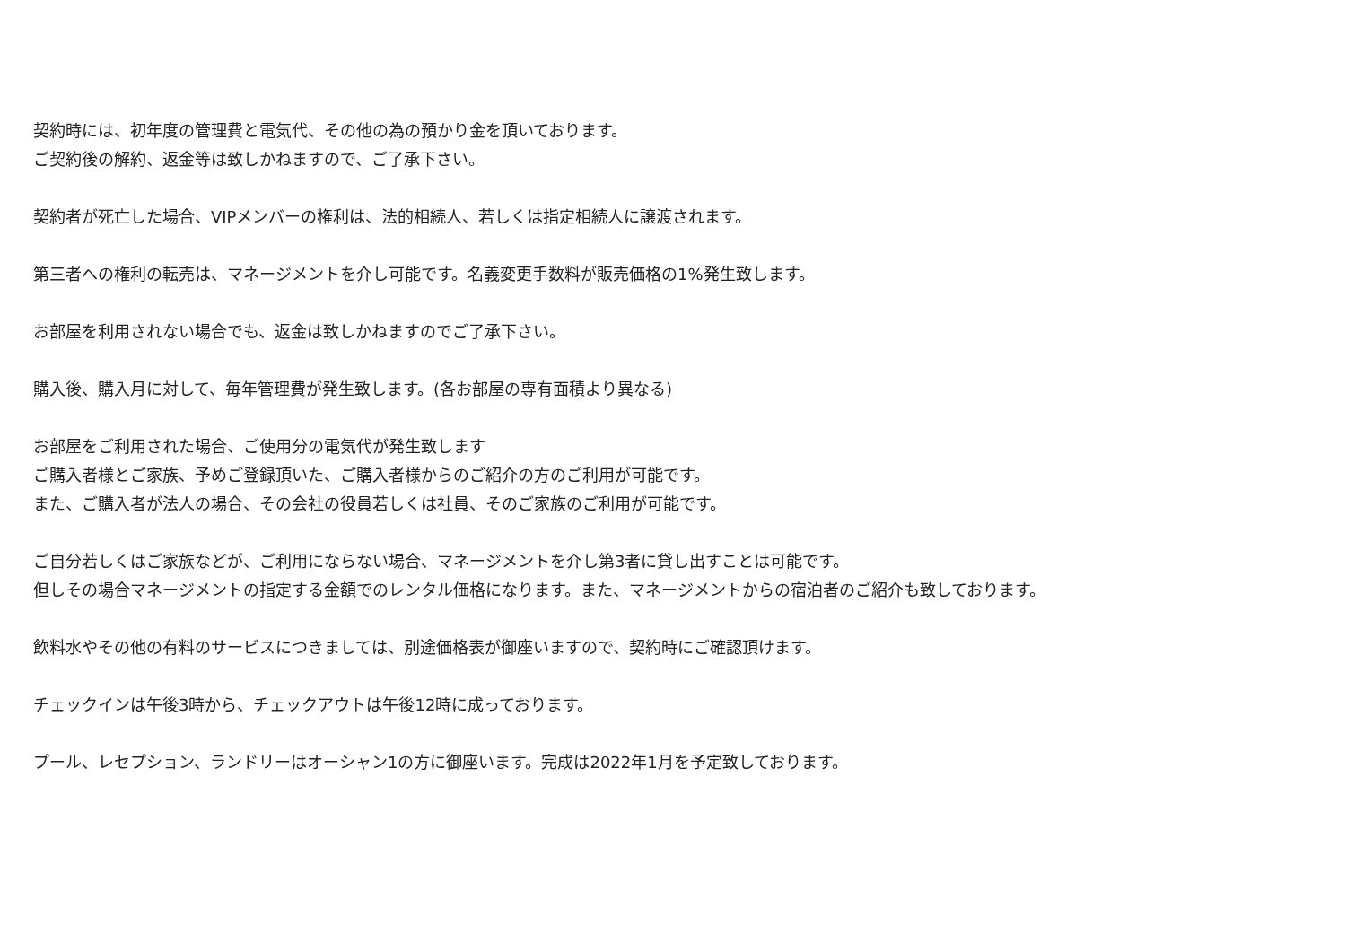契約時には、初年度の管理費と電気代、その他の為の預かり金を頂いております。
ご契約後の解約、返金等は致しかねますので、ご了承下さい。
契約者が死亡した場合、VIPメンバーの権利は、法的相続人、若しくは指定相続人に譲渡されます。
第三者への権利の転売は、マネージメントを介し可能です。名義変更手数料が販売価格の1%発生致します。
お部屋を利用されない場合でも、返金は致しかねますのでご了承下さい。
購入後、購入月に対して、毎年管理費が発生致します。(各お部屋の専有面積より異なる)
お部屋をご利用された場合、ご使用分の電気代が発生致します
ご購入者様とご家族、予めご登録頂いた、ご購入者様からのご紹介の方のご利用が可能です。
また、ご購入者が法人の場合、その会社の役員若しくは社員、そのご家族のご利用が可能です。
ご自分若しくはご家族などが、ご利用にならない場合、マネージメントを介し第3者に貸し出すことは可能です。
但しその場合マネージメントの指定する金額でのレンタル価格になります。また、マネージメントからの宿泊者のご紹介も致しております。
飲料水やその他の有料のサービスにつきましては、別途価格表が御座いますので、契約時にご確認頂けます。
チェックインは午後3時から、チェックアウトは午後12時に成っております。
プール、レセプション、ランドリーはオーシャン1の方に御座います。完成は2022年1月を予定致しております。